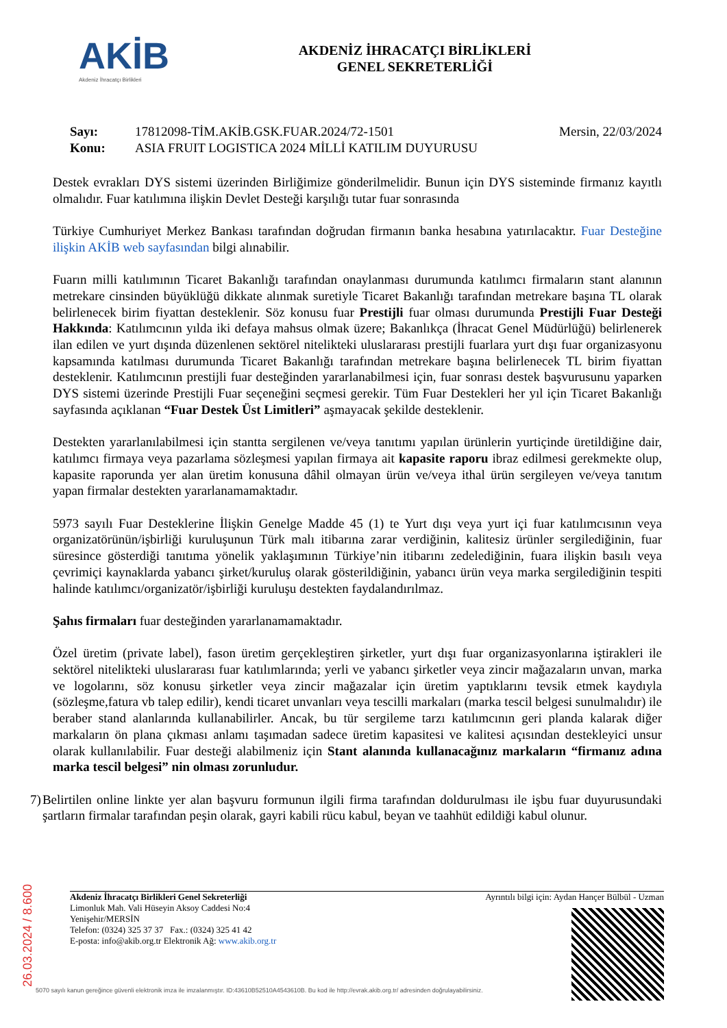AKİB
Akdeniz İhracatçı Birlikleri
AKDENİZ İHRACATÇI BİRLİKLERİ
GENEL SEKRETERLİĞİ
Sayı: 17812098-TİM.AKİB.GSK.FUAR.2024/72-1501 Mersin, 22/03/2024
Konu: ASIA FRUIT LOGISTICA 2024 MİLLİ KATILIM DUYURUSU
Destek evrakları DYS sistemi üzerinden Birliğimize gönderilmelidir. Bunun için DYS sisteminde firmanız kayıtlı olmalıdır. Fuar katılımına ilişkin Devlet Desteği karşılığı tutar fuar sonrasında
Türkiye Cumhuriyet Merkez Bankası tarafından doğrudan firmanın banka hesabına yatırılacaktır. Fuar Desteğine ilişkin AKİB web sayfasından bilgi alınabilir.
Fuarın milli katılımının Ticaret Bakanlığı tarafından onaylanması durumunda katılımcı firmaların stant alanının metrekare cinsinden büyüklüğü dikkate alınmak suretiyle Ticaret Bakanlığı tarafından metrekare başına TL olarak belirlenecek birim fiyattan desteklenir. Söz konusu fuar Prestijli fuar olması durumunda Prestijli Fuar Desteği Hakkında: Katılımcının yılda iki defaya mahsus olmak üzere; Bakanlıkça (İhracat Genel Müdürlüğü) belirlenerek ilan edilen ve yurt dışında düzenlenen sektörel nitelikteki uluslararası prestijli fuarlara yurt dışı fuar organizasyonu kapsamında katılması durumunda Ticaret Bakanlığı tarafından metrekare başına belirlenecek TL birim fiyattan desteklenir. Katılımcının prestijli fuar desteğinden yararlanabilmesi için, fuar sonrası destek başvurusunu yaparken DYS sistemi üzerinde Prestijli Fuar seçeneğini seçmesi gerekir. Tüm Fuar Destekleri her yıl için Ticaret Bakanlığı sayfasında açıklanan “Fuar Destek Üst Limitleri” aşmayacak şekilde desteklenir.
Destekten yararlanılabilmesi için stantta sergilenen ve/veya tanıtımı yapılan ürünlerin yurtiçinde üretildiğine dair, katılımcı firmaya veya pazarlama sözleşmesi yapılan firmaya ait kapasite raporu ibraz edilmesi gerekmekte olup, kapasite raporunda yer alan üretim konusuna dâhil olmayan ürün ve/veya ithal ürün sergileyen ve/veya tanıtım yapan firmalar destekten yararlanamamaktadır.
5973 sayılı Fuar Desteklerine İlişkin Genelge Madde 45 (1) te Yurt dışı veya yurt içi fuar katılımcısının veya organizatörünün/işbirliği kuruluşunun Türk malı itibarına zarar verdiğinin, kalitesiz ürünler sergilediğinin, fuar süresince gösterdiği tanıtıma yönelik yaklaşımının Türkiye’nin itibarını zedelediğinin, fuara ilişkin basılı veya çevrimiçi kaynaklarda yabancı şirket/kuruluş olarak gösterildiğinin, yabancı ürün veya marka sergilediğinin tespiti halinde katılımcı/organizatör/işbirliği kuruluşu destekten faydalandırılmaz.
Şahıs firmaları fuar desteğinden yararlanamamaktadır.
Özel üretim (private label), fason üretim gerçekleştiren şirketler, yurt dışı fuar organizasyonlarına iştirakleri ile sektörel nitelikteki uluslararası fuar katılımlarında; yerli ve yabancı şirketler veya zincir mağazaların unvan, marka ve logolarını, söz konusu şirketler veya zincir mağazalar için üretim yaptıklarını tevsik etmek kaydıyla (sözleşme,fatura vb talep edilir), kendi ticaret unvanları veya tescilli markaları (marka tescil belgesi sunulmalıdır) ile beraber stand alanlarında kullanabilirler. Ancak, bu tür sergileme tarzı katılımcının geri planda kalarak diğer markaların ön plana çıkması anlamı taşımadan sadece üretim kapasitesi ve kalitesi açısından destekleyici unsur olarak kullanılabilir. Fuar desteği alabilmeniz için Stant alanında kullanacağınız markaların “firmanız adına marka tescil belgesi” nin olması zorunludur.
7) Belirtilen online linkte yer alan başvuru formunun ilgili firma tarafından doldurulması ile işbu fuar duyurusundaki şartların firmalar tarafından peşin olarak, gayri kabili rücu kabul, beyan ve taahhüt edildiği kabul olunur.
Akdeniz İhracatçı Birlikleri Genel Sekreterliği
Limonluk Mah. Vali Hüseyin Aksoy Caddesi No:4
Yenişehir/MERSİN
Telefon: (0324) 325 37 37 Fax.: (0324) 325 41 42
E-posta: info@akib.org.tr Elektronik Ağ: www.akib.org.tr
Ayrıntılı bilgi için: Aydan Hançer Bülbül - Uzman
5070 sayılı kanun gereğince güvenli elektronik imza ile imzalanmıştır. ID:43610B52510A4543610B. Bu kod ile http://evrak.akib.org.tr/ adresinden doğrulayabilirsiniz.
26.03.2024 / 8.600